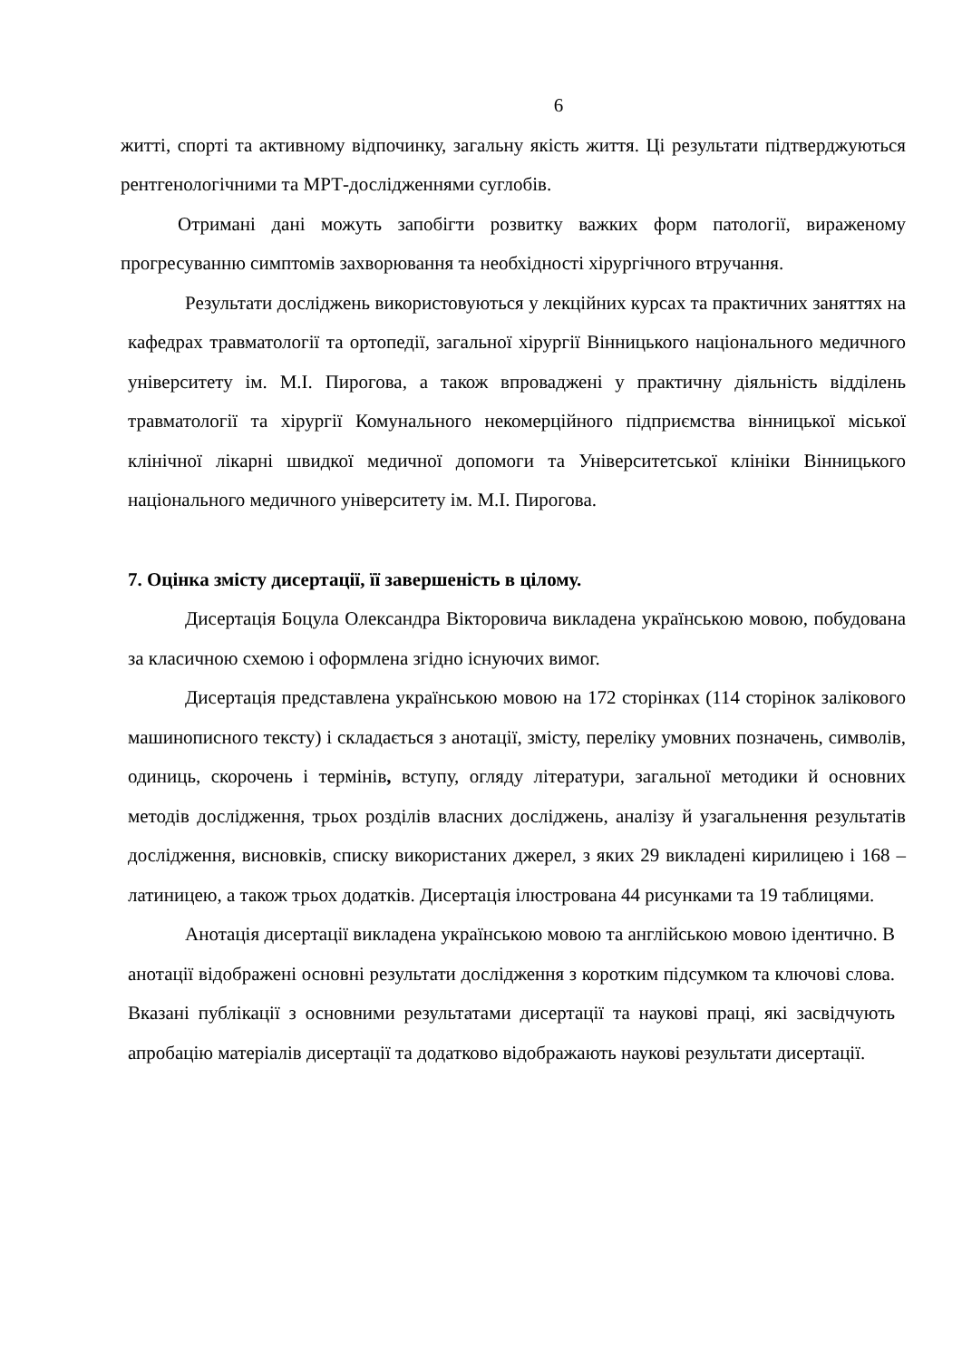6
житті, спорті та активному відпочинку, загальну якість життя. Ці результати підтверджуються рентгенологічними та МРТ-дослідженнями суглобів.
Отримані дані можуть запобігти розвитку важких форм патології, вираженому прогресуванню симптомів захворювання та необхідності хірургічного втручання.
Результати досліджень використовуються у лекційних курсах та практичних заняттях на кафедрах травматології та ортопедії, загальної хірургії Вінницького національного медичного університету ім. М.І. Пирогова, а також впроваджені у практичну діяльність відділень травматології та хірургії Комунального некомерційного підприємства вінницької міської клінічної лікарні швидкої медичної допомоги та Університетської клініки Вінницького національного медичного університету ім. М.І. Пирогова.
7. Оцінка змісту дисертації, її завершеність в цілому.
Дисертація Боцула Олександра Вікторовича викладена українською мовою, побудована за класичною схемою і оформлена згідно існуючих вимог.
Дисертація представлена українською мовою на 172 сторінках (114 сторінок заліковогo машинописного тексту) і складається з анотації, змісту, переліку умовних позначень, символів, одиниць, скорочень і термінів, вступу, огляду літератури, загальної методики й основних методів дослідження, трьох розділів власних досліджень, аналізу й узагальнення результатів дослідження, висновків, списку використаних джерел, з яких 29 викладені кирилицею і 168 – латиницею, а також трьох додатків. Дисертація ілюстрована 44 рисунками та 19 таблицями.
Анотація дисертації викладена українською мовою та англійською мовою ідентично. В анотації відображені основні результати дослідження з коротким підсумком та ключові слова. Вказані публікації з основними результатами дисертації та наукові праці, які засвідчують апробацію матеріалів дисертації та додатково відображають наукові результати дисертації.